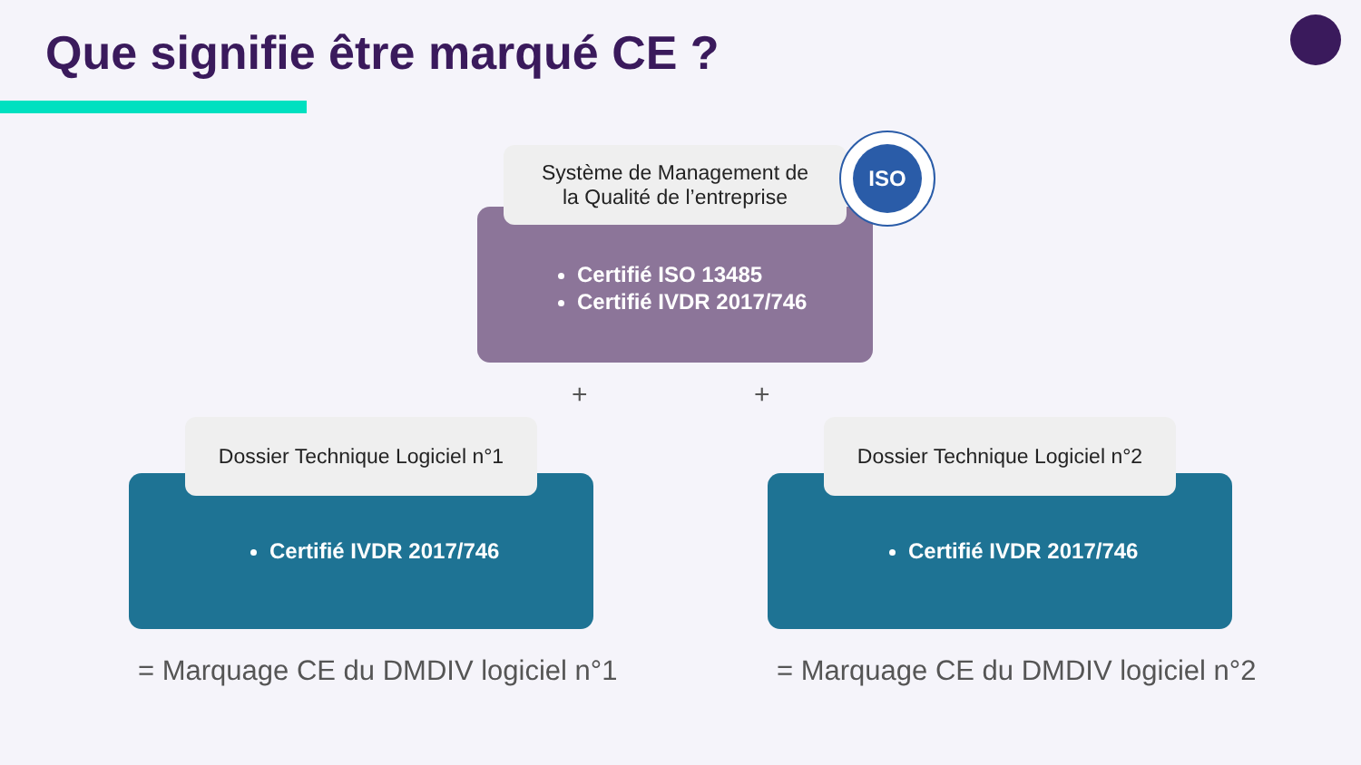Que signifie être marqué CE ?
Certifié ISO 13485
Certifié IVDR 2017/746
Système de Management de
la Qualité de l’entreprise
ISO
+ +
Certifié IVDR 2017/746
Dossier Technique Logiciel n°1
Certifié IVDR 2017/746
Dossier Technique Logiciel n°2
= Marquage CE du DMDIV logiciel n°1
= Marquage CE du DMDIV logiciel n°2